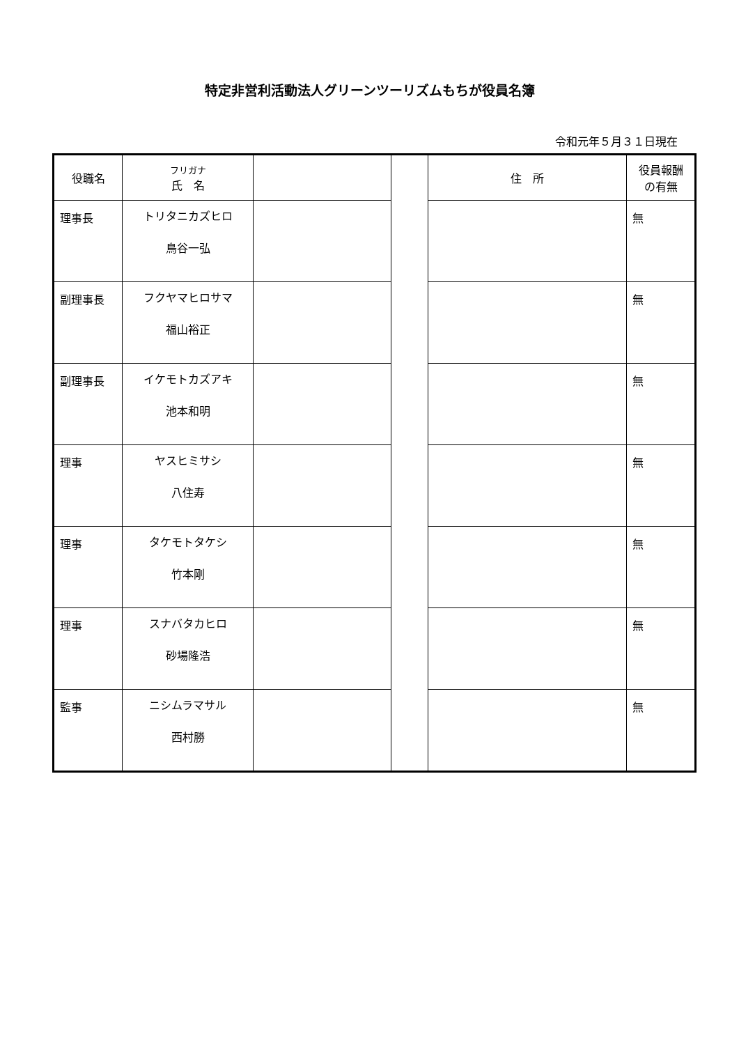特定非営利活動法人グリーンツーリズムもちが役員名簿
令和元年５月３１日現在
| 役職名 | フリガナ 氏 名 | | | 住 所 | 役員報酬 の有無 |
| --- | --- | --- | --- | --- | --- |
| 理事長 | トリタニカズヒロ 鳥谷一弘 | | | | 無 |
| 副理事長 | フクヤマヒロサマ 福山裕正 | | | | 無 |
| 副理事長 | イケモトカズアキ 池本和明 | | | | 無 |
| 理事 | ヤスヒミサシ 八住寿 | | | | 無 |
| 理事 | タケモトタケシ 竹本剛 | | | | 無 |
| 理事 | スナバタカヒロ 砂場隆浩 | | | | 無 |
| 監事 | ニシムラマサル 西村勝 | | | | 無 |